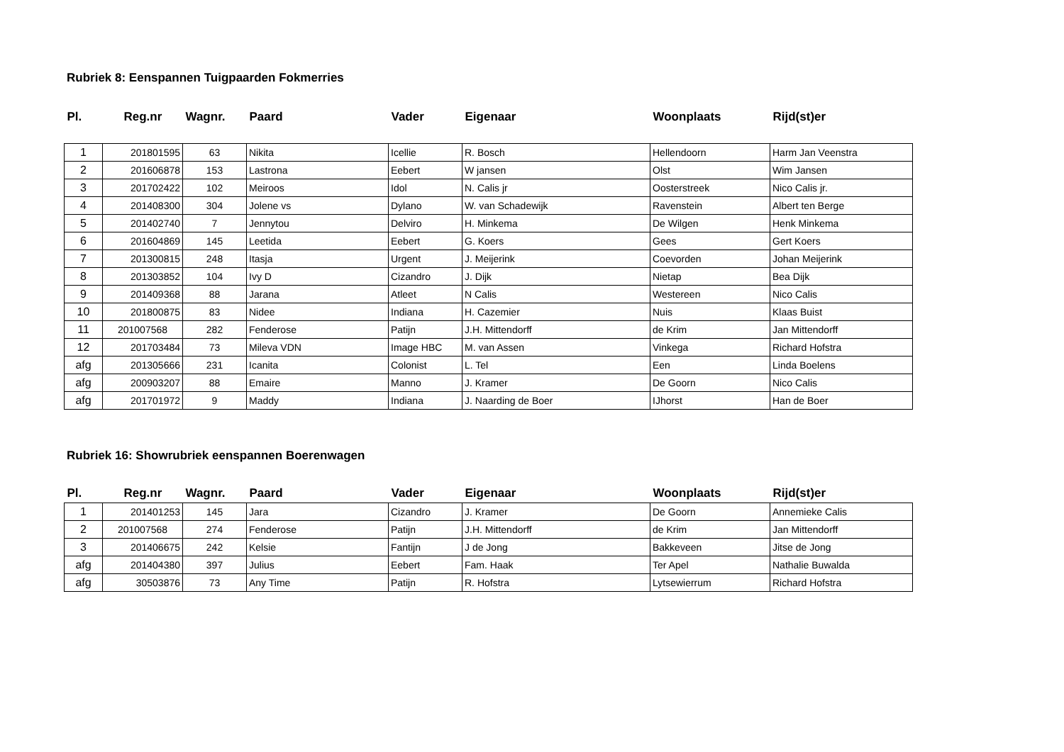Rubriek 8: Eenspannen Tuigpaarden Fokmerries
| Pl. | Reg.nr | Wagnr. | Paard | Vader | Eigenaar | Woonplaats | Rijd(st)er |
| --- | --- | --- | --- | --- | --- | --- | --- |
| 1 | 201801595 | 63 | Nikita | Icellie | R. Bosch | Hellendoorn | Harm Jan Veenstra |
| 2 | 201606878 | 153 | Lastrona | Eebert | W jansen | Olst | Wim Jansen |
| 3 | 201702422 | 102 | Meiroos | Idol | N. Calis jr | Oosterstreek | Nico Calis jr. |
| 4 | 201408300 | 304 | Jolene vs | Dylano | W. van Schadewijk | Ravenstein | Albert ten Berge |
| 5 | 201402740 | 7 | Jennytou | Delviro | H. Minkema | De Wilgen | Henk Minkema |
| 6 | 201604869 | 145 | Leetida | Eebert | G. Koers | Gees | Gert Koers |
| 7 | 201300815 | 248 | Itasja | Urgent | J. Meijerink | Coevorden | Johan Meijerink |
| 8 | 201303852 | 104 | Ivy D | Cizandro | J. Dijk | Nietap | Bea Dijk |
| 9 | 201409368 | 88 | Jarana | Atleet | N Calis | Westereen | Nico Calis |
| 10 | 201800875 | 83 | Nidee | Indiana | H. Cazemier | Nuis | Klaas Buist |
| 11 | 201007568 | 282 | Fenderose | Patijn | J.H. Mittendorff | de Krim | Jan Mittendorff |
| 12 | 201703484 | 73 | Mileva VDN | Image HBC | M. van Assen | Vinkega | Richard Hofstra |
| afg | 201305666 | 231 | Icanita | Colonist | L. Tel | Een | Linda Boelens |
| afg | 200903207 | 88 | Emaire | Manno | J. Kramer | De Goorn | Nico Calis |
| afg | 201701972 | 9 | Maddy | Indiana | J. Naarding de Boer | IJhorst | Han de Boer |
Rubriek 16: Showrubriek eenspannen Boerenwagen
| Pl. | Reg.nr | Wagnr. | Paard | Vader | Eigenaar | Woonplaats | Rijd(st)er |
| --- | --- | --- | --- | --- | --- | --- | --- |
| 1 | 201401253 | 145 | Jara | Cizandro | J. Kramer | De Goorn | Annemieke Calis |
| 2 | 201007568 | 274 | Fenderose | Patijn | J.H. Mittendorff | de Krim | Jan Mittendorff |
| 3 | 201406675 | 242 | Kelsie | Fantijn | J de Jong | Bakkeveen | Jitse de Jong |
| afg | 201404380 | 397 | Julius | Eebert | Fam. Haak | Ter Apel | Nathalie Buwalda |
| afg | 30503876 | 73 | Any Time | Patijn | R. Hofstra | Lytsewierrum | Richard Hofstra |